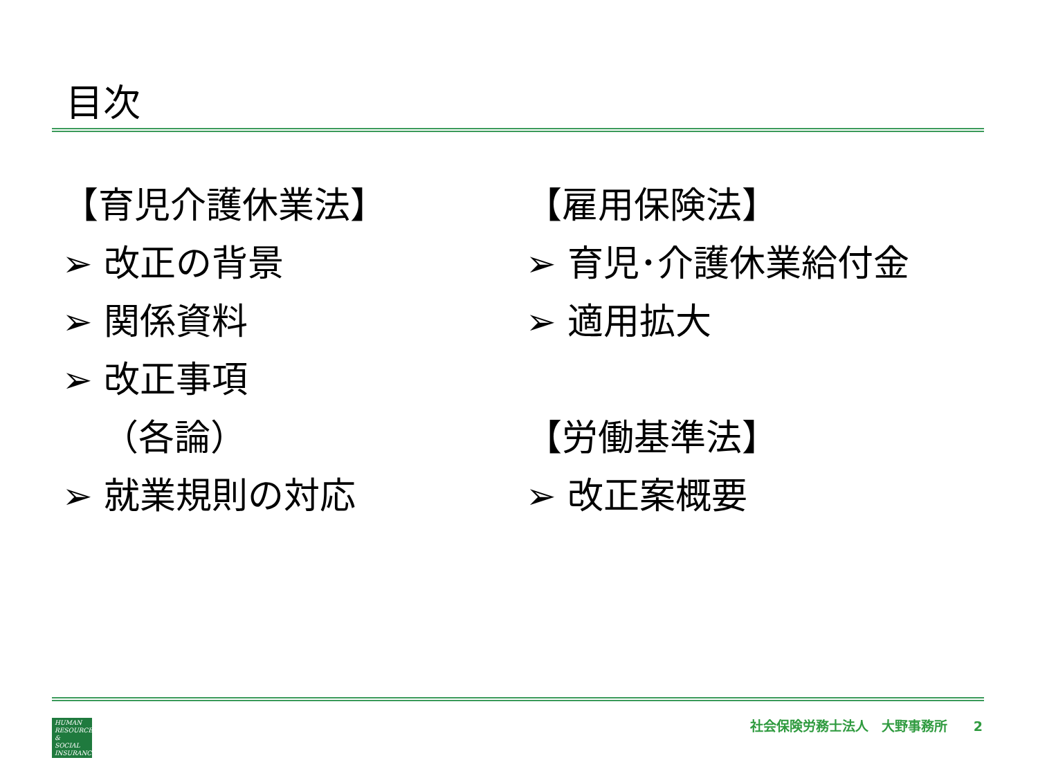目次
【育児介護休業法】
➢ 改正の背景
➢ 関係資料
➢ 改正事項
（各論）
➢ 就業規則の対応
【雇用保険法】
➢ 育児･介護休業給付金
➢ 適用拡大
【労働基準法】
➢ 改正案概要
HUMAN
RESOURCES
&
SOCIAL
INSURANCE
社会保険労務士法人　大野事務所　　2